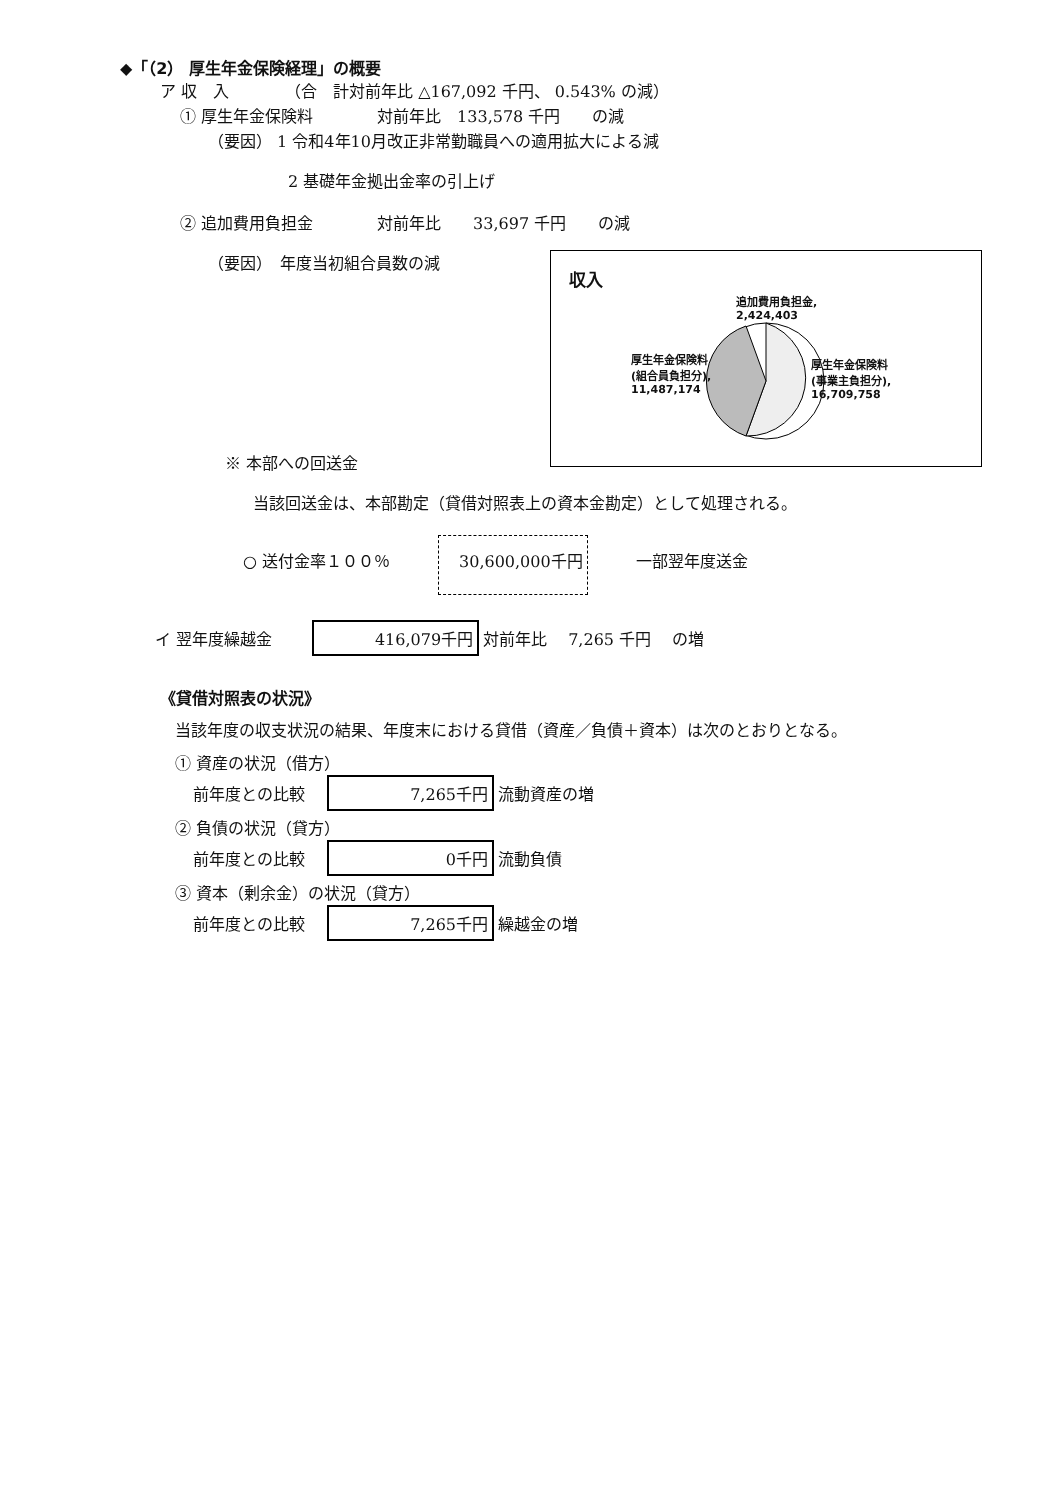◆「（2） 厚生年金保険経理」の概要
ア 収　入　　　　（合　計対前年比 △167,092 千円、 0.543% の減）
① 厚生年金保険料　　　　対前年比　133,578 千円　　の減
（要因） 1 令和4年10月改正非常勤職員への適用拡大による減
2 基礎年金拠出金率の引上げ
② 追加費用負担金　　　　対前年比　　33,697 千円　　の減
（要因）　年度当初組合員数の減
収入
追加費用負担金,
2,424,403
厚生年金保険料
(組合員負担分),
11,487,174
厚生年金保険料
(事業主負担分),
16,709,758
※ 本部への回送金
当該回送金は、本部勘定（貸借対照表上の資本金勘定）として処理される。
○ 送付金率１００％　　　30,600,000千円　　　一部翌年度送金
イ 翌年度繰越金 416,079千円 対前年比　 7,265 千円　 の増
《貸借対照表の状況》
当該年度の収支状況の結果、年度末における貸借（資産／負債＋資本）は次のとおりとなる。
① 資産の状況（借方）
前年度との比較 7,265千円 流動資産の増
② 負債の状況（貸方）
前年度との比較 0千円 流動負債
③ 資本（剰余金）の状況（貸方）
前年度との比較 7,265千円 繰越金の増